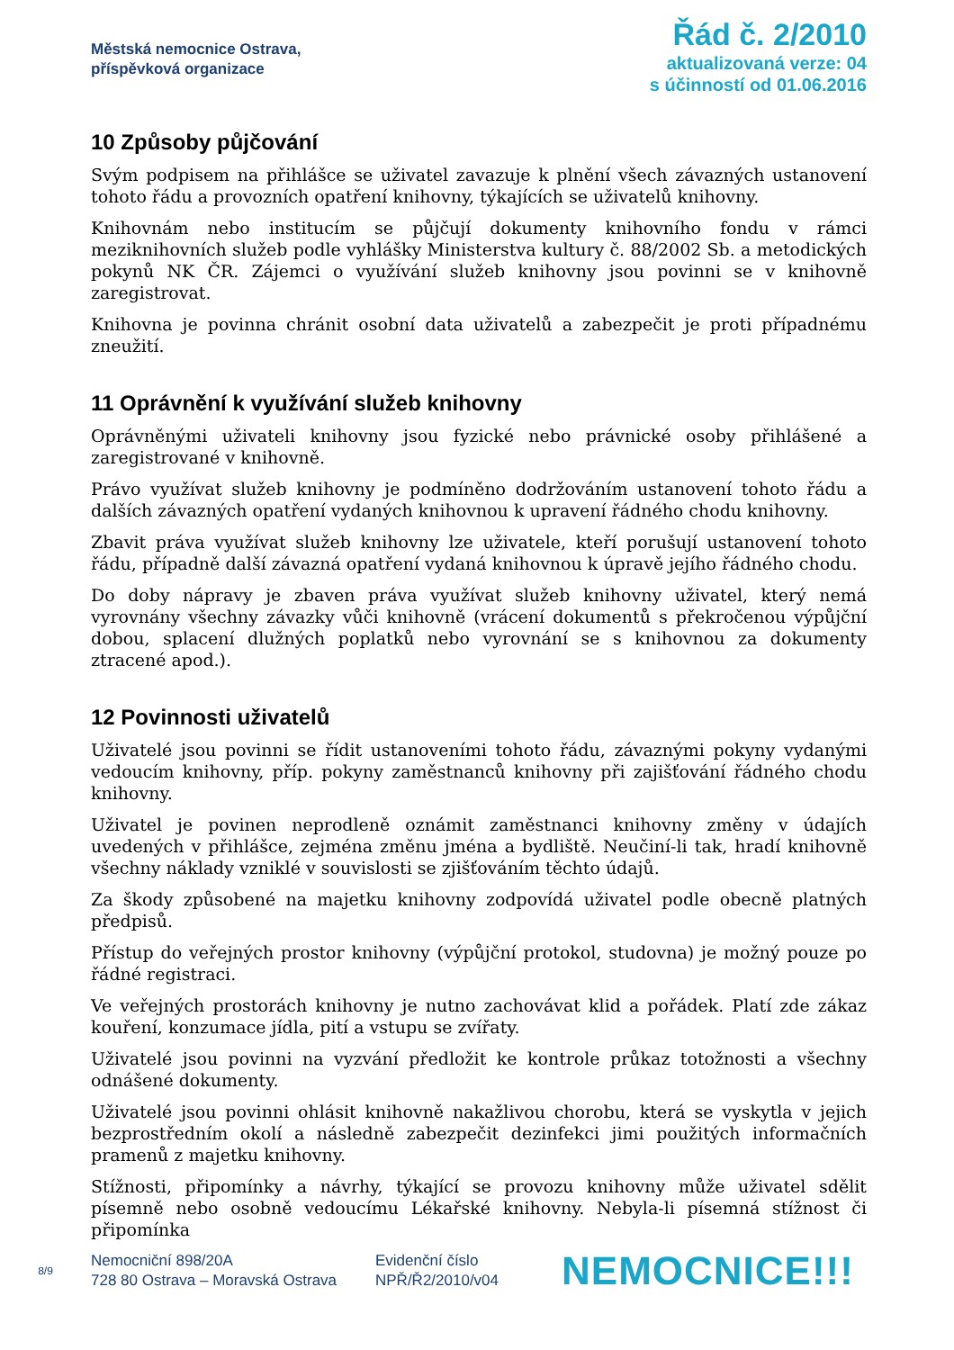Městská nemocnice Ostrava,
příspěvková organizace
Řád č. 2/2010
aktualizovaná verze: 04
s účinností od 01.06.2016
10 Způsoby půjčování
Svým podpisem na přihlášce se uživatel zavazuje k plnění všech závazných ustanovení tohoto řádu a provozních opatření knihovny, týkajících se uživatelů knihovny.
Knihovnám nebo institucím se půjčují dokumenty knihovního fondu v rámci meziknihovních služeb podle vyhlášky Ministerstva kultury č. 88/2002 Sb. a metodických pokynů NK ČR. Zájemci o využívání služeb knihovny jsou povinni se v knihovně zaregistrovat.
Knihovna je povinna chránit osobní data uživatelů a zabezpečit je proti případnému zneužití.
11 Oprávnění k využívání služeb knihovny
Oprávněnými uživateli knihovny jsou fyzické nebo právnické osoby přihlášené a zaregistrované v knihovně.
Právo využívat služeb knihovny je podmíněno dodržováním ustanovení tohoto řádu a dalších závazných opatření vydaných knihovnou k upravení řádného chodu knihovny.
Zbavit práva využívat služeb knihovny lze uživatele, kteří porušují ustanovení tohoto řádu, případně další závazná opatření vydaná knihovnou k úpravě jejího řádného chodu.
Do doby nápravy je zbaven práva využívat služeb knihovny uživatel, který nemá vyrovnány všechny závazky vůči knihovně (vrácení dokumentů s překročenou výpůjční dobou, splacení dlužných poplatků nebo vyrovnání se s knihovnou za dokumenty ztracené apod.).
12 Povinnosti uživatelů
Uživatelé jsou povinni se řídit ustanoveními tohoto řádu, závaznými pokyny vydanými vedoucím knihovny, příp. pokyny zaměstnanců knihovny při zajišťování řádného chodu knihovny.
Uživatel je povinen neprodleně oznámit zaměstnanci knihovny změny v údajích uvedených v přihlášce, zejména změnu jména a bydliště. Neučiní-li tak, hradí knihovně všechny náklady vzniklé v souvislosti se zjišťováním těchto údajů.
Za škody způsobené na majetku knihovny zodpovídá uživatel podle obecně platných předpisů.
Přístup do veřejných prostor knihovny (výpůjční protokol, studovna) je možný pouze po řádné registraci.
Ve veřejných prostorách knihovny je nutno zachovávat klid a pořádek. Platí zde zákaz kouření, konzumace jídla, pití a vstupu se zvířaty.
Uživatelé jsou povinni na vyzvání předložit ke kontrole průkaz totožnosti a všechny odnášené dokumenty.
Uživatelé jsou povinni ohlásit knihovně nakažlivou chorobu, která se vyskytla v jejich bezprostředním okolí a následně zabezpečit dezinfekci jimi použitých informačních pramenů z majetku knihovny.
Stížnosti, připomínky a návrhy, týkající se provozu knihovny může uživatel sdělit písemně nebo osobně vedoucímu Lékařské knihovny. Nebyla-li písemná stížnost či připomínka
8/9
Nemocniční 898/20A
728 80 Ostrava – Moravská Ostrava
Evidenční číslo
NPŘ/Ř2/2010/v04
NEMOCNICE!!!